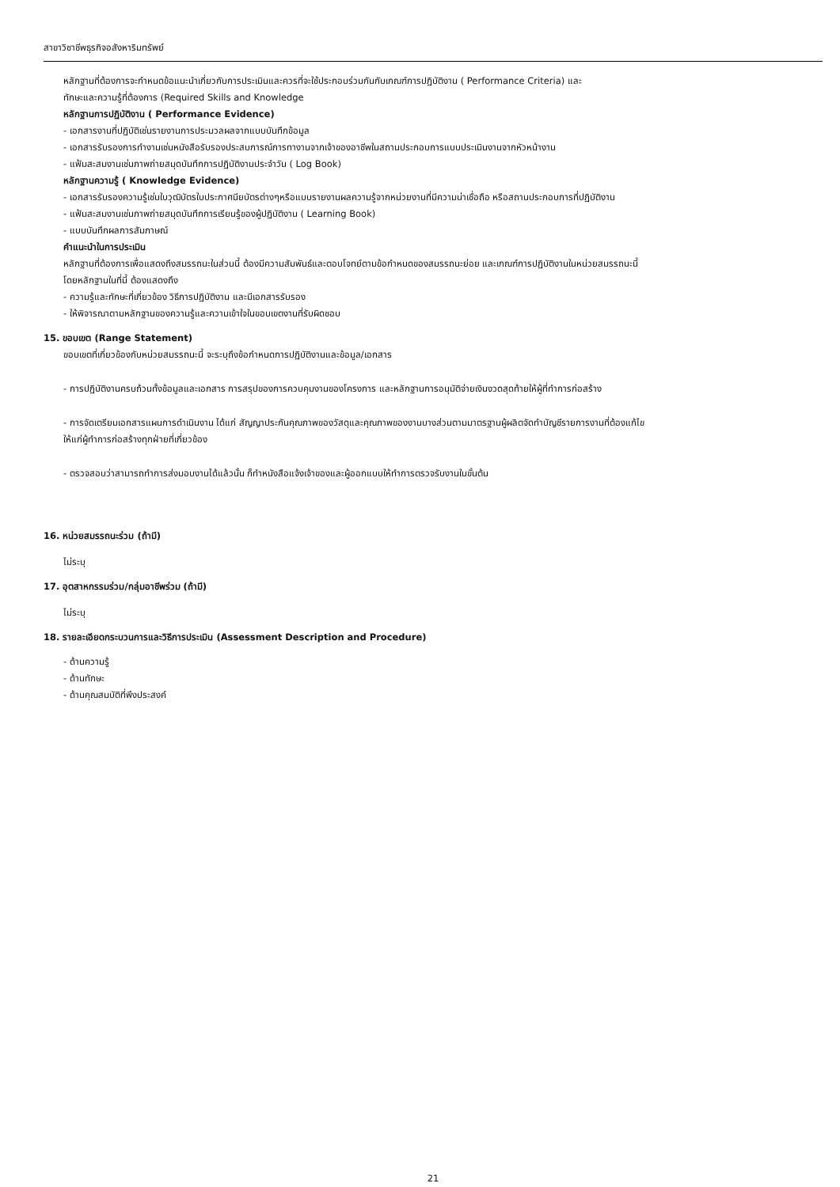สาขาวิชาชีพธุรกิจอสังหาริมทรัพย์
หลักฐานที่ต้องการจะกำหนดข้อแนะนำเกี่ยวกับการประเมินและควรที่จะใช้ประกอบร่วมกันกับเกณฑ์การปฏิบัติงาน ( Performance Criteria) และ
ทักษะและความรู้ที่ต้องการ (Required Skills and Knowledge
หลักฐานการปฏิบัติงาน ( Performance Evidence)
- เอกสารงานที่ปฏิบัติเช่นรายงานการประมวลผลจากแบบบันทึกข้อมูล
- เอกสารรับรองการทำงานเช่นหนังสือรับรองประสบการณ์การทางานจากเจ้าของอาชีพในสถานประกอบการแบบประเมินงานจากหัวหน้างาน
- แฟ้มสะสมงานเช่นภาพถ่ายสมุดบันทึกการปฏิบัติงานประจำวัน ( Log Book)
หลักฐานความรู้ ( Knowledge Evidence)
- เอกสารรับรองความรู้เช่นใบวุฒิบัตรใบประกาศนียบัตรต่างๆหรือแบบรายงานผลความรู้จากหน่วยงานที่มีความน่าเชื่อถือ หรือสถานประกอบการที่ปฏิบัติงาน
- แฟ้มสะสมงานเช่นภาพถ่ายสมุดบันทึกการเรียนรู้ของผู้ปฏิบัติงาน ( Learning Book)
- แบบบันทึกผลการสัมภาษณ์
คำแนะนำในการประเมิน
หลักฐานที่ต้องการเพื่อแสดงถึงสมรรถนะในส่วนนี้ ต้องมีความสัมพันธ์และตอบโจทย์ตามข้อกำหนดของสมรรถนะย่อย และเกณฑ์การปฏิบัติงานในหน่วยสมรรถนะนี้
โดยหลักฐานในที่นี้ ต้องแสดงถึง
- ความรู้และทักษะที่เกี่ยวข้อง วิธีการปฏิบัติงาน และมีเอกสารรับรอง
- ให้พิจารณาตามหลักฐานของความรู้และความเข้าใจในขอบเขตงานที่รับผิดชอบ
15. ขอบเขต (Range Statement)
ขอบเขตที่เกี่ยวข้องกับหน่วยสมรรถนะนี้ จะระบุถึงข้อกำหนดการปฏิบัติงานและข้อมูล/เอกสาร
- การปฏิบัติงานครบถ้วนทั้งข้อมูลและเอกสาร การสรุปของการควบคุมงานของโครงการ และหลักฐานการอนุมัติจ่ายเงินงวดสุดท้ายให้ผู้ที่ทำการก่อสร้าง
- การจัดเตรียมเอกสารแผนการดำเนินงาน ได้แก่ สัญญาประกันคุณภาพของวัสดุและคุณภาพของงานบางส่วนตามมาตรฐานผู้ผลิตจัดทำบัญชีรายการงานที่ต้องแก้ไข
ให้แก่ผู้ทำการก่อสร้างทุกฝ่ายที่เกี่ยวข้อง
- ตรวจสอบว่าสามารถทำการส่งมอบงานได้แล้วนั้น ก็ทำหนังสือแจ้งเจ้าของและผู้ออกแบบให้ทำการตรวจรับงานในขั้นต้น
16. หน่วยสมรรถนะร่วม (ถ้ามี)
ไม่ระบุ
17. อุตสาหกรรมร่วม/กลุ่มอาชีพร่วม (ถ้ามี)
ไม่ระบุ
18. รายละเอียดกระบวนการและวิธีการประเมิน (Assessment Description and Procedure)
- ด้านความรู้
- ด้านทักษะ
- ด้านคุณสมบัติที่พึงประสงค์
21